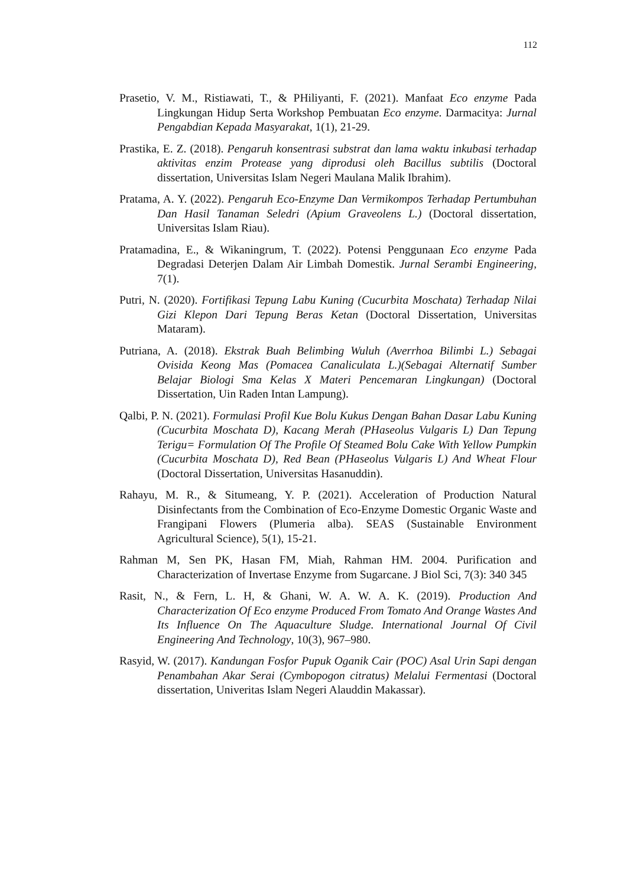112
Prasetio, V. M., Ristiawati, T., & PHiliyanti, F. (2021). Manfaat Eco enzyme Pada Lingkungan Hidup Serta Workshop Pembuatan Eco enzyme. Darmacitya: Jurnal Pengabdian Kepada Masyarakat, 1(1), 21-29.
Prastika, E. Z. (2018). Pengaruh konsentrasi substrat dan lama waktu inkubasi terhadap aktivitas enzim Protease yang diprodusi oleh Bacillus subtilis (Doctoral dissertation, Universitas Islam Negeri Maulana Malik Ibrahim).
Pratama, A. Y. (2022). Pengaruh Eco-Enzyme Dan Vermikompos Terhadap Pertumbuhan Dan Hasil Tanaman Seledri (Apium Graveolens L.) (Doctoral dissertation, Universitas Islam Riau).
Pratamadina, E., & Wikaningrum, T. (2022). Potensi Penggunaan Eco enzyme Pada Degradasi Deterjen Dalam Air Limbah Domestik. Jurnal Serambi Engineering, 7(1).
Putri, N. (2020). Fortifikasi Tepung Labu Kuning (Cucurbita Moschata) Terhadap Nilai Gizi Klepon Dari Tepung Beras Ketan (Doctoral Dissertation, Universitas Mataram).
Putriana, A. (2018). Ekstrak Buah Belimbing Wuluh (Averrhoa Bilimbi L.) Sebagai Ovisida Keong Mas (Pomacea Canaliculata L.)(Sebagai Alternatif Sumber Belajar Biologi Sma Kelas X Materi Pencemaran Lingkungan) (Doctoral Dissertation, Uin Raden Intan Lampung).
Qalbi, P. N. (2021). Formulasi Profil Kue Bolu Kukus Dengan Bahan Dasar Labu Kuning (Cucurbita Moschata D), Kacang Merah (PHaseolus Vulgaris L) Dan Tepung Terigu= Formulation Of The Profile Of Steamed Bolu Cake With Yellow Pumpkin (Cucurbita Moschata D), Red Bean (PHaseolus Vulgaris L) And Wheat Flour (Doctoral Dissertation, Universitas Hasanuddin).
Rahayu, M. R., & Situmeang, Y. P. (2021). Acceleration of Production Natural Disinfectants from the Combination of Eco-Enzyme Domestic Organic Waste and Frangipani Flowers (Plumeria alba). SEAS (Sustainable Environment Agricultural Science), 5(1), 15-21.
Rahman M, Sen PK, Hasan FM, Miah, Rahman HM. 2004. Purification and Characterization of Invertase Enzyme from Sugarcane. J Biol Sci, 7(3): 340 345
Rasit, N., & Fern, L. H, & Ghani, W. A. W. A. K. (2019). Production And Characterization Of Eco enzyme Produced From Tomato And Orange Wastes And Its Influence On The Aquaculture Sludge. International Journal Of Civil Engineering And Technology, 10(3), 967–980.
Rasyid, W. (2017). Kandungan Fosfor Pupuk Oganik Cair (POC) Asal Urin Sapi dengan Penambahan Akar Serai (Cymbopogon citratus) Melalui Fermentasi (Doctoral dissertation, Univeritas Islam Negeri Alauddin Makassar).